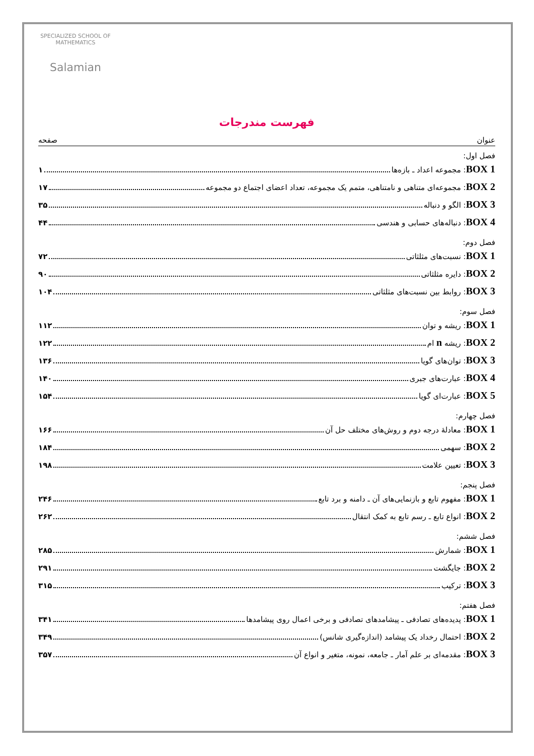SPECIALIZED SCHOOL OF MATHEMATICS
Salamian
فهرست مندرجات
عنوان صفحه
فصل اول:
BOX 1: مجموعه اعداد ـ بازه‌ها ۱
BOX 2: مجموعه‌ای متناهی و نامتناهی، متمم یک مجموعه، تعداد اعضای اجتماع دو مجموعه ۱۷
BOX 3: الگو و دنباله ۳۵
BOX 4: دنباله‌های حسابی و هندسی ۴۴
فصل دوم:
BOX 1: نسبت‌های مثلثاتی ۷۲
BOX 2: دایره مثلثاتی ۹۰
BOX 3: روابط بین نسبت‌های مثلثاتی ۱۰۴
فصل سوم:
BOX 1: ریشه و توان ۱۱۲
BOX 2: ریشه n ام ۱۲۲
BOX 3: توان‌های گویا ۱۳۶
BOX 4: عبارت‌های جبری ۱۴۰
BOX 5: عبارت‌ای گویا ۱۵۴
فصل چهارم:
BOX 1: معادلهٔ درجه دوم و روش‌های مختلف حل آن ۱۶۶
BOX 2: سهمی ۱۸۴
BOX 3: تعیین علامت ۱۹۸
فصل پنجم:
BOX 1: مفهوم تابع و بازنمایی‌های آن ـ دامنه و برد تابع ۲۴۶
BOX 2: انواع تابع ـ رسم تابع به کمک انتقال ۲۶۲
فصل ششم:
BOX 1: شمارش ۲۸۵
BOX 2: جایگشت ۲۹۱
BOX 3: ترکیب ۳۱۵
فصل هفتم:
BOX 1: پدیده‌های تصادفی ـ پیشامدهای تصادفی و برخی اعمال روی پیشامدها ۳۴۱
BOX 2: احتمال رخداد یک پیشامد (اندازه‌گیری شانس) ۳۴۹
BOX 3: مقدمه‌ای بر علم آمار ـ جامعه، نمونه، متغیر و انواع آن ۳۵۷